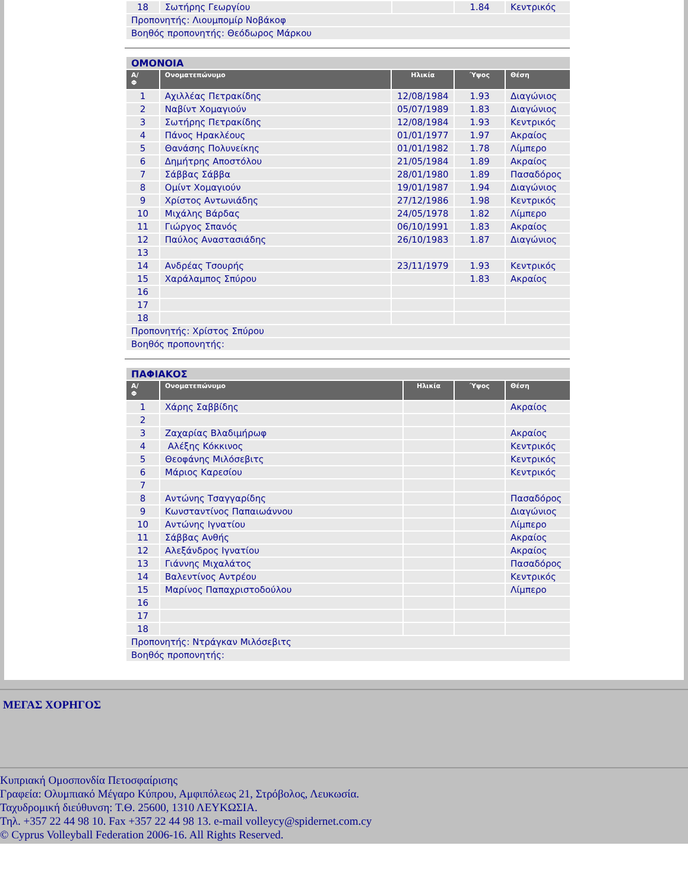| 18 | Σωτήρης Γεωργίου | | 1.84 | Κεντρικός |
| Προπονητής: Λιουμπομίρ Νοβάκοφ | | | | |
| Βοηθός προπονητής: Θεόδωρος Μάρκου | | | | |
| ΟΜΟΝΟΙΑ | | | | |
| Α/ Φ | Ονοματεπώνυμο | Ηλικία | Ύψος | Θέση |
| 1 | Αχιλλέας Πετρακίδης | 12/08/1984 | 1.93 | Διαγώνιος |
| 2 | Ναβίντ Χομαγιούν | 05/07/1989 | 1.83 | Διαγώνιος |
| 3 | Σωτήρης Πετρακίδης | 12/08/1984 | 1.93 | Κεντρικός |
| 4 | Πάνος Ηρακλέους | 01/01/1977 | 1.97 | Ακραίος |
| 5 | Θανάσης Πολυνείκης | 01/01/1982 | 1.78 | Λίμπερο |
| 6 | Δημήτρης Αποστόλου | 21/05/1984 | 1.89 | Ακραίος |
| 7 | Σάββας Σάββα | 28/01/1980 | 1.89 | Πασαδόρος |
| 8 | Ομίντ Χομαγιούν | 19/01/1987 | 1.94 | Διαγώνιος |
| 9 | Χρίστος Αντωνιάδης | 27/12/1986 | 1.98 | Κεντρικός |
| 10 | Μιχάλης Βάρδας | 24/05/1978 | 1.82 | Λίμπερο |
| 11 | Γιώργος Σπανός | 06/10/1991 | 1.83 | Ακραίος |
| 12 | Παύλος Αναστασιάδης | 26/10/1983 | 1.87 | Διαγώνιος |
| 13 | | | | |
| 14 | Ανδρέας Τσουρής | 23/11/1979 | 1.93 | Κεντρικός |
| 15 | Χαράλαμπος Σπύρου | | 1.83 | Ακραίος |
| 16 | | | | |
| 17 | | | | |
| 18 | | | | |
| Προπονητής: Χρίστος Σπύρου | | | | |
| Βοηθός προπονητής: | | | | |
| ΠΑΦΙΑΚΟΣ | | | | |
| Α/ Φ | Ονοματεπώνυμο | Ηλικία | Ύψος | Θέση |
| 1 | Χάρης Σαββίδης | | | Ακραίος |
| 2 | | | | |
| 3 | Ζαχαρίας Βλαδιμήρωφ | | | Ακραίος |
| 4 | Αλέξης Κόκκινος | | | Κεντρικός |
| 5 | Θεοφάνης Μιλόσεβιτς | | | Κεντρικός |
| 6 | Μάριος Καρεσίου | | | Κεντρικός |
| 7 | | | | |
| 8 | Αντώνης Τσαγγαρίδης | | | Πασαδόρος |
| 9 | Κωνσταντίνος Παπαιωάννου | | | Διαγώνιος |
| 10 | Αντώνης Ιγνατίου | | | Λίμπερο |
| 11 | Σάββας Ανθής | | | Ακραίος |
| 12 | Αλεξάνδρος Ιγνατίου | | | Ακραίος |
| 13 | Γιάννης Μιχαλάτος | | | Πασαδόρος |
| 14 | Βαλεντίνος Αντρέου | | | Κεντρικός |
| 15 | Μαρίνος Παπαχριστοδούλου | | | Λίμπερο |
| 16 | | | | |
| 17 | | | | |
| 18 | | | | |
| Προπονητής: Ντράγκαν Μιλόσεβιτς | | | | |
| Βοηθός προπονητής: | | | | |
ΜΕΓΑΣ ΧΟΡΗΓΟΣ
Κυπριακή Ομοσπονδία Πετοσφαίρισης
Γραφεία: Ολυμπιακό Μέγαρο Κύπρου, Αμφιπόλεως 21, Στρόβολος, Λευκωσία.
Ταχυδρομική διεύθυνση: Τ.Θ. 25600, 1310 ΛΕΥΚΩΣΙΑ.
Τηλ. +357 22 44 98 10. Fax +357 22 44 98 13. e-mail volleycy@spidernet.com.cy
© Cyprus Volleyball Federation 2006-16. All Rights Reserved.